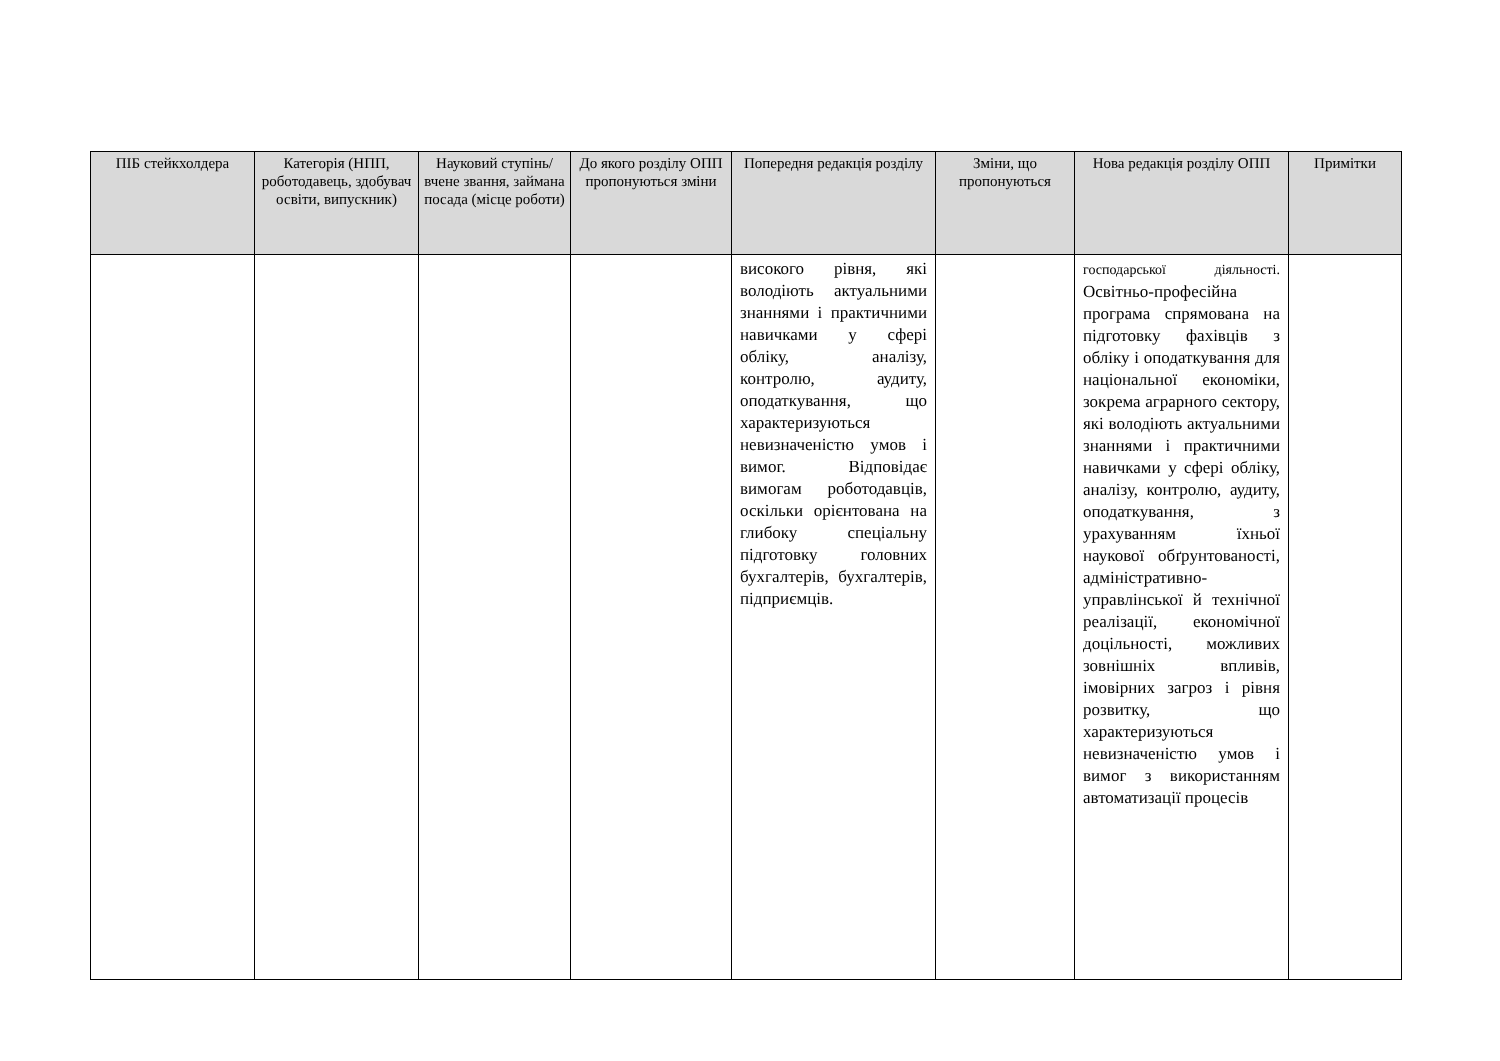| ПІБ стейкхолдера | Категорія (НПП, роботодавець, здобувач освіти, випускник) | Науковий ступінь/вчене звання, займана посада (місце роботи) | До якого розділу ОПП пропонуються зміни | Попередня редакція розділу | Зміни, що пропонуються | Нова редакція розділу ОПП | Примітки |
| --- | --- | --- | --- | --- | --- | --- | --- |
| | | | | високого рівня, які володіють актуальними знаннями і практичними навичками у сфері обліку, аналізу, контролю, аудиту, оподаткування, що характеризуються невизначеністю умов і вимог. Відповідає вимогам роботодавців, оскільки орієнтована на глибоку спеціальну підготовку головних бухгалтерів, бухгалтерів, підприємців. | | господарської діяльності. Освітньо-професійна програма спрямована на підготовку фахівців з обліку і оподаткування для національної економіки, зокрема аграрного сектору, які володіють актуальними знаннями і практичними навичками у сфері обліку, аналізу, контролю, аудиту, оподаткування, з урахуванням їхньої наукової обґрунтованості, адміністративно-управлінської й технічної реалізації, економічної доцільності, можливих зовнішніх впливів, імовірних загроз і рівня розвитку, що характеризуються невизначеністю умов і вимог з використанням автоматизації процесів | |